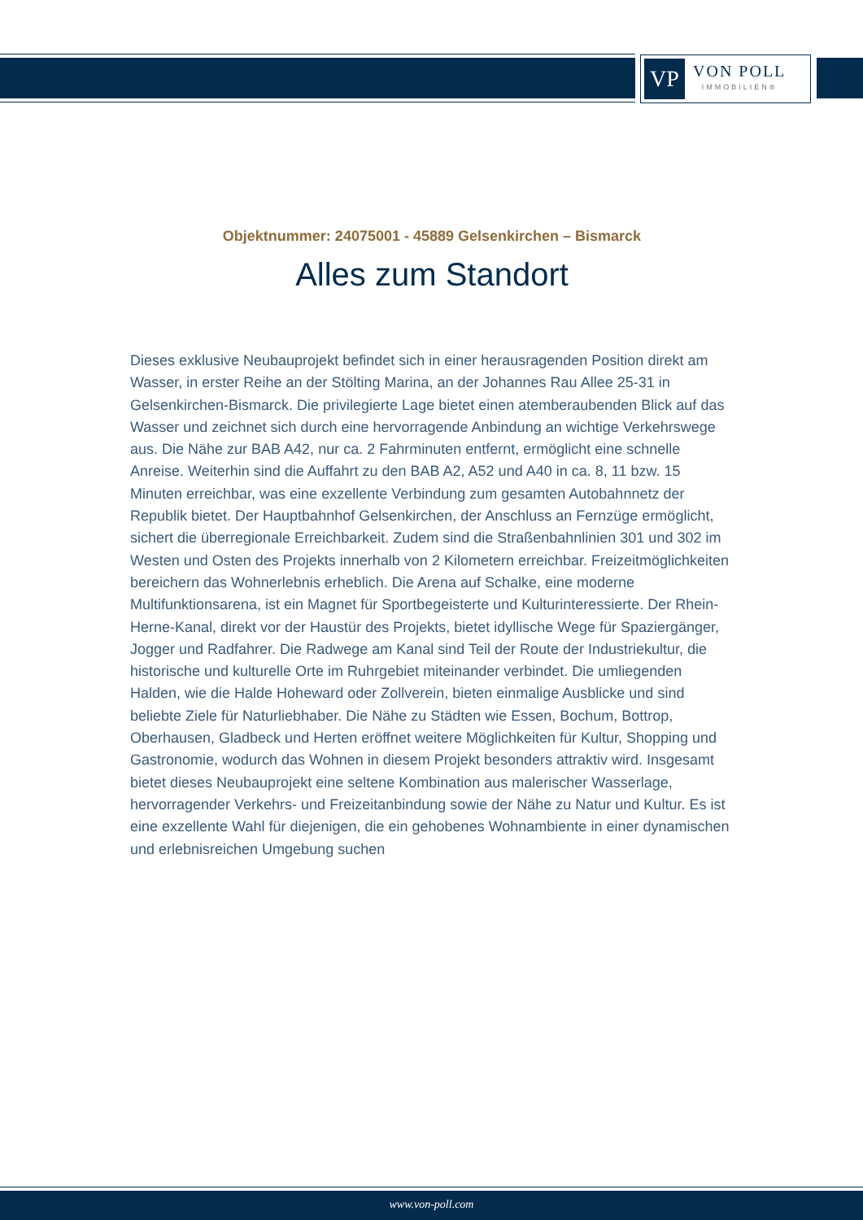VP
VON POLL
IMMOBILIEN®
Objektnummer: 24075001 - 45889 Gelsenkirchen – Bismarck
Alles zum Standort
Dieses exklusive Neubauprojekt befindet sich in einer herausragenden Position direkt am Wasser, in erster Reihe an der Stölting Marina, an der Johannes Rau Allee 25-31 in Gelsenkirchen-Bismarck. Die privilegierte Lage bietet einen atemberaubenden Blick auf das Wasser und zeichnet sich durch eine hervorragende Anbindung an wichtige Verkehrswege aus. Die Nähe zur BAB A42, nur ca. 2 Fahrminuten entfernt, ermöglicht eine schnelle Anreise. Weiterhin sind die Auffahrt zu den BAB A2, A52 und A40 in ca. 8, 11 bzw. 15 Minuten erreichbar, was eine exzellente Verbindung zum gesamten Autobahnnetz der Republik bietet. Der Hauptbahnhof Gelsenkirchen, der Anschluss an Fernzüge ermöglicht, sichert die überregionale Erreichbarkeit. Zudem sind die Straßenbahnlinien 301 und 302 im Westen und Osten des Projekts innerhalb von 2 Kilometern erreichbar. Freizeitmöglichkeiten bereichern das Wohnerlebnis erheblich. Die Arena auf Schalke, eine moderne Multifunktionsarena, ist ein Magnet für Sportbegeisterte und Kulturinteressierte. Der Rhein-Herne-Kanal, direkt vor der Haustür des Projekts, bietet idyllische Wege für Spaziergänger, Jogger und Radfahrer. Die Radwege am Kanal sind Teil der Route der Industriekultur, die historische und kulturelle Orte im Ruhrgebiet miteinander verbindet. Die umliegenden Halden, wie die Halde Hoheward oder Zollverein, bieten einmalige Ausblicke und sind beliebte Ziele für Naturliebhaber. Die Nähe zu Städten wie Essen, Bochum, Bottrop, Oberhausen, Gladbeck und Herten eröffnet weitere Möglichkeiten für Kultur, Shopping und Gastronomie, wodurch das Wohnen in diesem Projekt besonders attraktiv wird. Insgesamt bietet dieses Neubauprojekt eine seltene Kombination aus malerischer Wasserlage, hervorragender Verkehrs- und Freizeitanbindung sowie der Nähe zu Natur und Kultur. Es ist eine exzellente Wahl für diejenigen, die ein gehobenes Wohnambiente in einer dynamischen und erlebnisreichen Umgebung suchen
www.von-poll.com